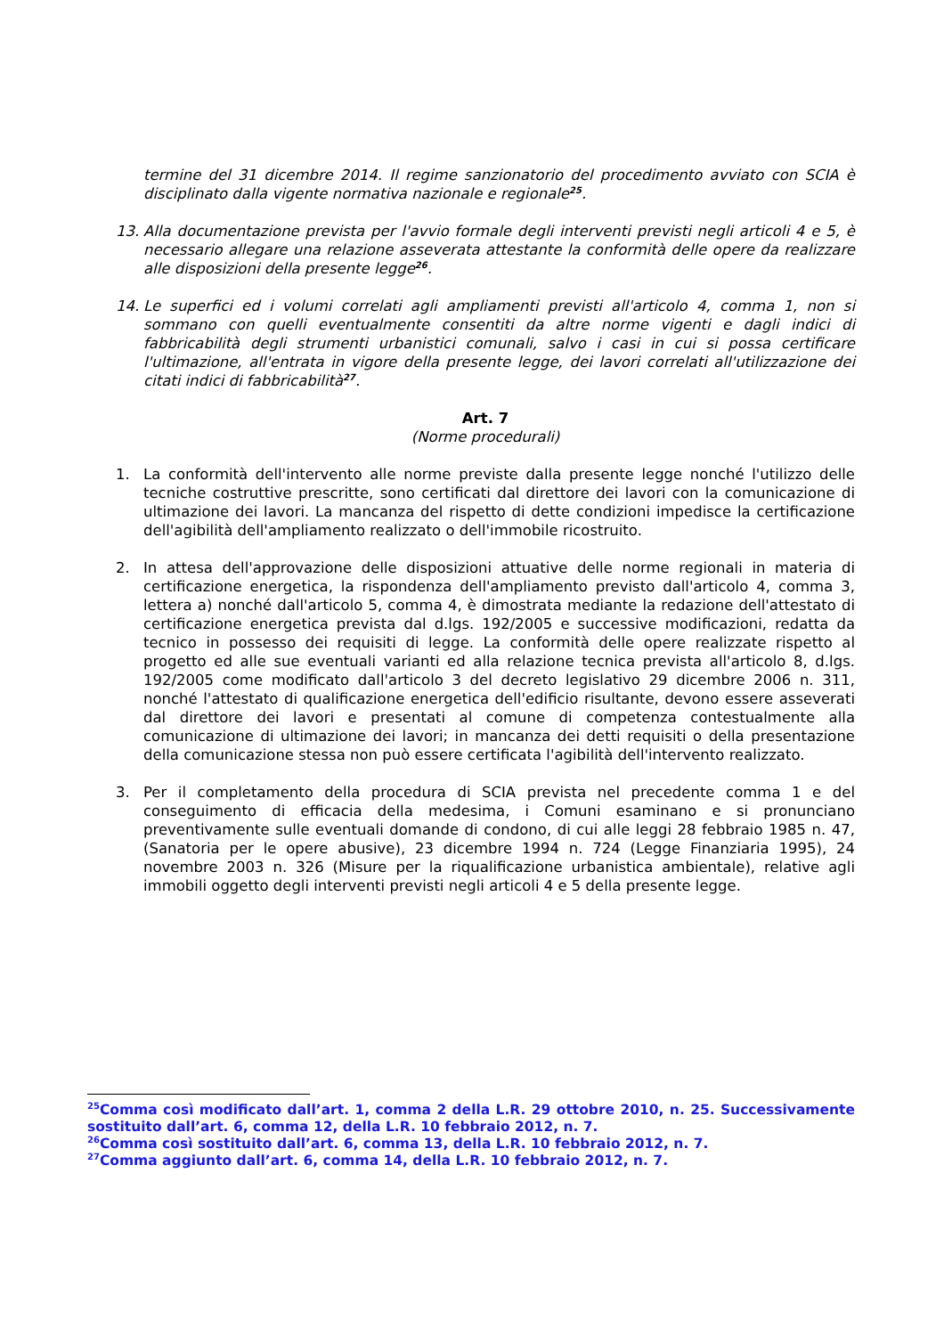termine del 31 dicembre 2014. Il regime sanzionatorio del procedimento avviato con SCIA è disciplinato dalla vigente normativa nazionale e regionale<sup>25</sup>.
13. Alla documentazione prevista per l'avvio formale degli interventi previsti negli articoli 4 e 5, è necessario allegare una relazione asseverata attestante la conformità delle opere da realizzare alle disposizioni della presente legge<sup>26</sup>.
14. Le superfici ed i volumi correlati agli ampliamenti previsti all'articolo 4, comma 1, non si sommano con quelli eventualmente consentiti da altre norme vigenti e dagli indici di fabbricabilità degli strumenti urbanistici comunali, salvo i casi in cui si possa certificare l'ultimazione, all'entrata in vigore della presente legge, dei lavori correlati all'utilizzazione dei citati indici di fabbricabilità<sup>27</sup>.
Art. 7
(Norme procedurali)
1. La conformità dell'intervento alle norme previste dalla presente legge nonché l'utilizzo delle tecniche costruttive prescritte, sono certificati dal direttore dei lavori con la comunicazione di ultimazione dei lavori. La mancanza del rispetto di dette condizioni impedisce la certificazione dell'agibilità dell'ampliamento realizzato o dell'immobile ricostruito.
2. In attesa dell'approvazione delle disposizioni attuative delle norme regionali in materia di certificazione energetica, la rispondenza dell'ampliamento previsto dall'articolo 4, comma 3, lettera a) nonché dall'articolo 5, comma 4, è dimostrata mediante la redazione dell'attestato di certificazione energetica prevista dal d.lgs. 192/2005 e successive modificazioni, redatta da tecnico in possesso dei requisiti di legge. La conformità delle opere realizzate rispetto al progetto ed alle sue eventuali varianti ed alla relazione tecnica prevista all'articolo 8, d.lgs. 192/2005 come modificato dall'articolo 3 del decreto legislativo 29 dicembre 2006 n. 311, nonché l'attestato di qualificazione energetica dell'edificio risultante, devono essere asseverati dal direttore dei lavori e presentati al comune di competenza contestualmente alla comunicazione di ultimazione dei lavori; in mancanza dei detti requisiti o della presentazione della comunicazione stessa non può essere certificata l'agibilità dell'intervento realizzato.
3. Per il completamento della procedura di SCIA prevista nel precedente comma 1 e del conseguimento di efficacia della medesima, i Comuni esaminano e si pronunciano preventivamente sulle eventuali domande di condono, di cui alle leggi 28 febbraio 1985 n. 47,(Sanatoria per le opere abusive), 23 dicembre 1994 n. 724 (Legge Finanziaria 1995), 24 novembre 2003 n. 326 (Misure per la riqualificazione urbanistica ambientale), relative agli immobili oggetto degli interventi previsti negli articoli 4 e 5 della presente legge.
<sup>25</sup> Comma così modificato dall’art. 1, comma 2 della L.R. 29 ottobre 2010, n. 25. Successivamente sostituito dall’art. 6, comma 12, della L.R. 10 febbraio 2012, n. 7.
<sup>26</sup> Comma così sostituito dall’art. 6, comma 13, della L.R. 10 febbraio 2012, n. 7.
<sup>27</sup> Comma aggiunto dall’art. 6, comma 14, della L.R. 10 febbraio 2012, n. 7.